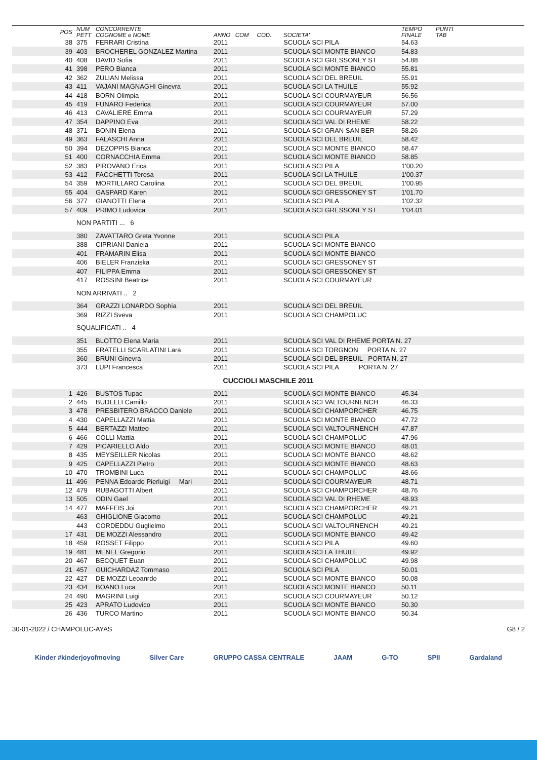| POS | NUM PETT | CONCORRENTE COGNOME e NOME | ANNO COM COD. | SOCIETA' | TEMPO FINALE | PUNTI TAB |
| --- | --- | --- | --- | --- | --- | --- |
| 38 | 375 | FERRARI Cristina | 2011 | SCUOLA SCI PILA | 54.63 | |
| 39 | 403 | BROCHEREL GONZALEZ Martina | 2011 | SCUOLA SCI MONTE BIANCO | 54.83 | |
| 40 | 408 | DAVID Sofia | 2011 | SCUOLA SCI GRESSONEY ST | 54.88 | |
| 41 | 398 | PERO Bianca | 2011 | SCUOLA SCI MONTE BIANCO | 55.81 | |
| 42 | 362 | ZULIAN Melissa | 2011 | SCUOLA SCI DEL BREUIL | 55.91 | |
| 43 | 411 | VAJANI MAGNAGHI Ginevra | 2011 | SCUOLA SCI LA THUILE | 55.92 | |
| 44 | 418 | BORN Olimpia | 2011 | SCUOLA SCI COURMAYEUR | 56.56 | |
| 45 | 419 | FUNARO Federica | 2011 | SCUOLA SCI COURMAYEUR | 57.00 | |
| 46 | 413 | CAVALIERE Emma | 2011 | SCUOLA SCI COURMAYEUR | 57.29 | |
| 47 | 354 | DAPPINO Eva | 2011 | SCUOLA SCI VAL DI RHEME | 58.22 | |
| 48 | 371 | BONIN Elena | 2011 | SCUOLA SCI GRAN SAN BER | 58.26 | |
| 49 | 363 | FALASCHI Anna | 2011 | SCUOLA SCI DEL BREUIL | 58.42 | |
| 50 | 394 | DEZOPPIS Bianca | 2011 | SCUOLA SCI MONTE BIANCO | 58.47 | |
| 51 | 400 | CORNACCHIA Emma | 2011 | SCUOLA SCI MONTE BIANCO | 58.85 | |
| 52 | 383 | PIROVANO Erica | 2011 | SCUOLA SCI PILA | 1'00.20 | |
| 53 | 412 | FACCHETTI Teresa | 2011 | SCUOLA SCI LA THUILE | 1'00.37 | |
| 54 | 359 | MORTILLARO Carolina | 2011 | SCUOLA SCI DEL BREUIL | 1'00.95 | |
| 55 | 404 | GASPARD Karen | 2011 | SCUOLA SCI GRESSONEY ST | 1'01.70 | |
| 56 | 377 | GIANOTTI Elena | 2011 | SCUOLA SCI PILA | 1'02.32 | |
| 57 | 409 | PRIMO Ludovica | 2011 | SCUOLA SCI GRESSONEY ST | 1'04.01 | |
| | NON PARTITI ... 6 | | | | | |
| | 380 | ZAVATTARO Greta Yvonne | 2011 | SCUOLA SCI PILA | | |
| | 388 | CIPRIANI Daniela | 2011 | SCUOLA SCI MONTE BIANCO | | |
| | 401 | FRAMARIN Elisa | 2011 | SCUOLA SCI MONTE BIANCO | | |
| | 406 | BIELER Franziska | 2011 | SCUOLA SCI GRESSONEY ST | | |
| | 407 | FILIPPA Emma | 2011 | SCUOLA SCI GRESSONEY ST | | |
| | 417 | ROSSINI Beatrice | 2011 | SCUOLA SCI COURMAYEUR | | |
| | NON ARRIVATI .. 2 | | | | | |
| | 364 | GRAZZI LONARDO Sophia | 2011 | SCUOLA SCI DEL BREUIL | | |
| | 369 | RIZZI Sveva | 2011 | SCUOLA SCI CHAMPOLUC | | |
| | SQUALIFICATI .. 4 | | | | | |
| | 351 | BLOTTO Elena Maria | 2011 | SCUOLA SCI VAL DI RHEME PORTA N. 27 | | |
| | 355 | FRATELLI SCARLATINI Lara | 2011 | SCUOLA SCI TORGNON PORTA N. 27 | | |
| | 360 | BRUNI Ginevra | 2011 | SCUOLA SCI DEL BREUIL PORTA N. 27 | | |
| | 373 | LUPI Francesca | 2011 | SCUOLA SCI PILA PORTA N. 27 | | |
| CUCCIOLI MASCHILE 2011 | | | | | | |
| 1 | 426 | BUSTOS Tupac | 2011 | SCUOLA SCI MONTE BIANCO | 45.34 | |
| 2 | 445 | BUDELLI Camillo | 2011 | SCUOLA SCI VALTOURNENCH | 46.33 | |
| 3 | 478 | PRESBITERO BRACCO Daniele | 2011 | SCUOLA SCI CHAMPORCHER | 46.75 | |
| 4 | 430 | CAPELLAZZI Mattia | 2011 | SCUOLA SCI MONTE BIANCO | 47.72 | |
| 5 | 444 | BERTAZZI Matteo | 2011 | SCUOLA SCI VALTOURNENCH | 47.87 | |
| 6 | 466 | COLLI Mattia | 2011 | SCUOLA SCI CHAMPOLUC | 47.96 | |
| 7 | 429 | PICARIELLO Aldo | 2011 | SCUOLA SCI MONTE BIANCO | 48.01 | |
| 8 | 435 | MEYSEILLER Nicolas | 2011 | SCUOLA SCI MONTE BIANCO | 48.62 | |
| 9 | 425 | CAPELLAZZI Pietro | 2011 | SCUOLA SCI MONTE BIANCO | 48.63 | |
| 10 | 470 | TROMBINI Luca | 2011 | SCUOLA SCI CHAMPOLUC | 48.66 | |
| 11 | 496 | PENNA Edoardo Pierluigi Mari | 2011 | SCUOLA SCI COURMAYEUR | 48.71 | |
| 12 | 479 | RUBAGOTTI Albert | 2011 | SCUOLA SCI CHAMPORCHER | 48.76 | |
| 13 | 505 | ODIN Gael | 2011 | SCUOLA SCI VAL DI RHEME | 48.93 | |
| 14 | 477 | MAFFEIS Joi | 2011 | SCUOLA SCI CHAMPORCHER | 49.21 | |
| | 463 | GHIGLIONE Giacomo | 2011 | SCUOLA SCI CHAMPOLUC | 49.21 | |
| | 443 | CORDEDDU Guglielmo | 2011 | SCUOLA SCI VALTOURNENCH | 49.21 | |
| 17 | 431 | DE MOZZI Alessandro | 2011 | SCUOLA SCI MONTE BIANCO | 49.42 | |
| 18 | 459 | ROSSET Filippo | 2011 | SCUOLA SCI PILA | 49.60 | |
| 19 | 481 | MENEL Gregorio | 2011 | SCUOLA SCI LA THUILE | 49.92 | |
| 20 | 467 | BECQUET Euan | 2011 | SCUOLA SCI CHAMPOLUC | 49.98 | |
| 21 | 457 | GUICHARDAZ Tommaso | 2011 | SCUOLA SCI PILA | 50.01 | |
| 22 | 427 | DE MOZZI Leoanrdo | 2011 | SCUOLA SCI MONTE BIANCO | 50.08 | |
| 23 | 434 | BOANO Luca | 2011 | SCUOLA SCI MONTE BIANCO | 50.11 | |
| 24 | 490 | MAGRINI Luigi | 2011 | SCUOLA SCI COURMAYEUR | 50.12 | |
| 25 | 423 | APRATO Ludovico | 2011 | SCUOLA SCI MONTE BIANCO | 50.30 | |
| 26 | 436 | TURCO Martino | 2011 | SCUOLA SCI MONTE BIANCO | 50.34 | |
30-01-2022 / CHAMPOLUC-AYAS G8 / 2
Kinder #kinderjoyofmoving Silver Care GRUPPO CASSA CENTRALE JAAM G-TO SPII Gardaland